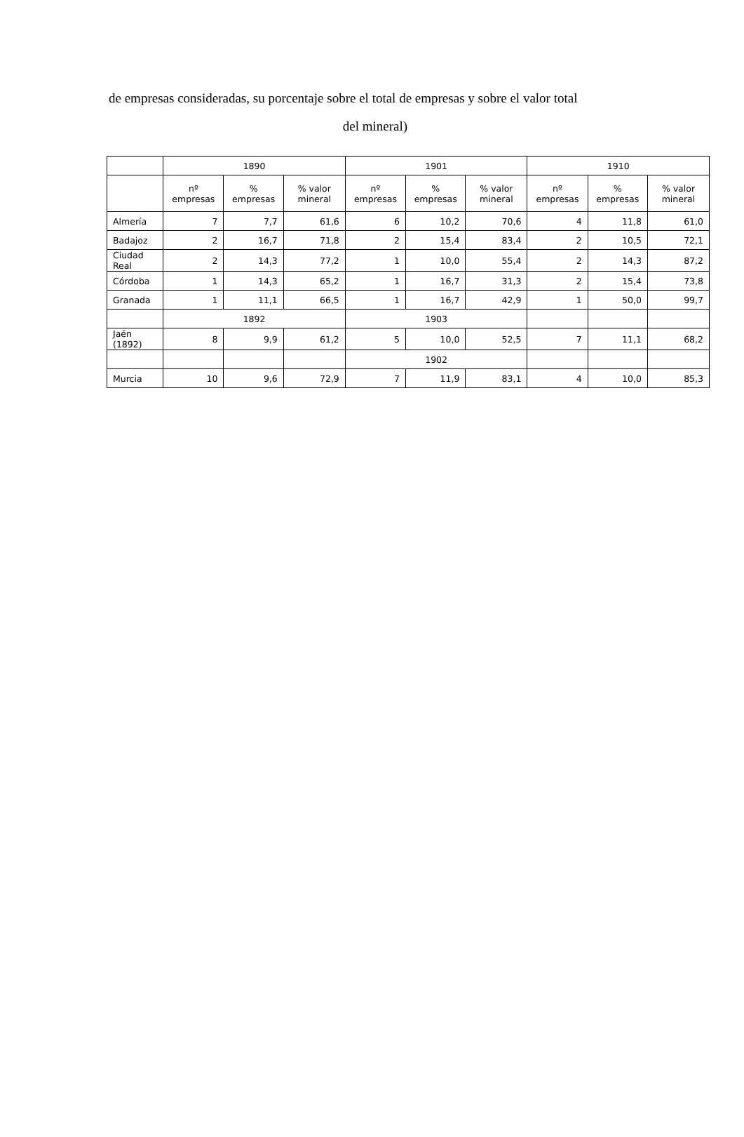de empresas consideradas, su porcentaje sobre el total de empresas y sobre el valor total
del mineral)
| | 1890 | | | 1901 | | | 1910 | | |
| --- | --- | --- | --- | --- | --- | --- | --- | --- | --- |
| | nº empresas | % empresas | % valor mineral | nº empresas | % empresas | % valor mineral | nº empresas | % empresas | % valor mineral |
| Almería | 7 | 7,7 | 61,6 | 6 | 10,2 | 70,6 | 4 | 11,8 | 61,0 |
| Badajoz | 2 | 16,7 | 71,8 | 2 | 15,4 | 83,4 | 2 | 10,5 | 72,1 |
| Ciudad Real | 2 | 14,3 | 77,2 | 1 | 10,0 | 55,4 | 2 | 14,3 | 87,2 |
| Córdoba | 1 | 14,3 | 65,2 | 1 | 16,7 | 31,3 | 2 | 15,4 | 73,8 |
| Granada | 1 | 11,1 | 66,5 | 1 | 16,7 | 42,9 | 1 | 50,0 | 99,7 |
| | 1892 | | | 1903 | | | | | |
| Jaén (1892) | 8 | 9,9 | 61,2 | 5 | 10,0 | 52,5 | 7 | 11,1 | 68,2 |
| | | | | 1902 | | | | | |
| Murcia | 10 | 9,6 | 72,9 | 7 | 11,9 | 83,1 | 4 | 10,0 | 85,3 |